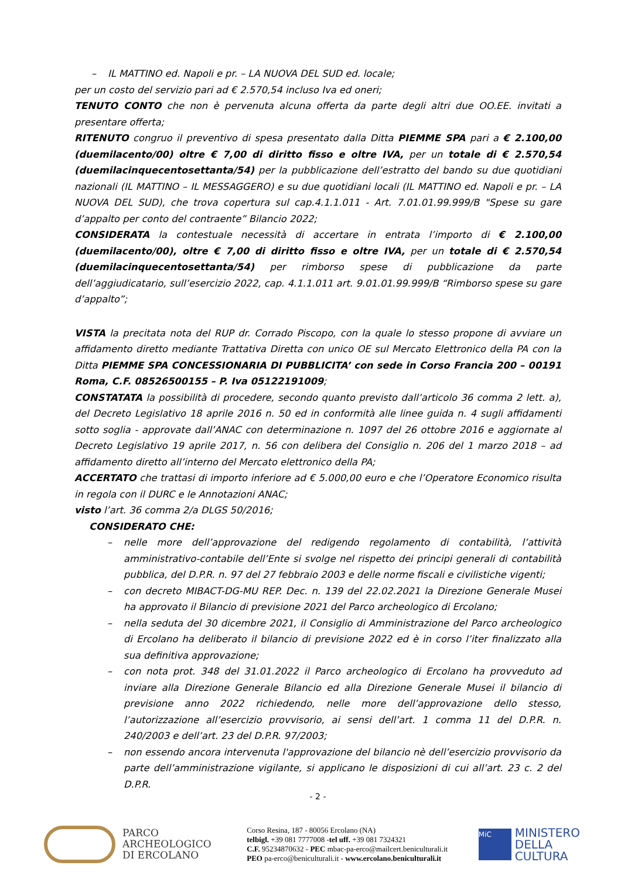– IL MATTINO ed. Napoli e pr. – LA NUOVA DEL SUD ed. locale;
per un costo del servizio pari ad € 2.570,54 incluso Iva ed oneri;
TENUTO CONTO che non è pervenuta alcuna offerta da parte degli altri due OO.EE. invitati a presentare offerta;
RITENUTO congruo il preventivo di spesa presentato dalla Ditta PIEMME SPA pari a € 2.100,00 (duemilacento/00) oltre € 7,00 di diritto fisso e oltre IVA, per un totale di € 2.570,54 (duemilacinquecentosettanta/54) per la pubblicazione dell’estratto del bando su due quotidiani nazionali (IL MATTINO – IL MESSAGGERO) e su due quotidiani locali (IL MATTINO ed. Napoli e pr. – LA NUOVA DEL SUD), che trova copertura sul cap.4.1.1.011 - Art. 7.01.01.99.999/B "Spese su gare d’appalto per conto del contraente” Bilancio 2022;
CONSIDERATA la contestuale necessità di accertare in entrata l’importo di € 2.100,00 (duemilacento/00), oltre € 7,00 di diritto fisso e oltre IVA, per un totale di € 2.570,54 (duemilacinquecentosettanta/54) per rimborso spese di pubblicazione da parte dell’aggiudicatario, sull’esercizio 2022, cap. 4.1.1.011 art. 9.01.01.99.999/B “Rimborso spese su gare d’appalto”;
VISTA la precitata nota del RUP dr. Corrado Piscopo, con la quale lo stesso propone di avviare un affidamento diretto mediante Trattativa Diretta con unico OE sul Mercato Elettronico della PA con la Ditta PIEMME SPA CONCESSIONARIA DI PUBBLICITA’ con sede in Corso Francia 200 – 00191 Roma, C.F. 08526500155 – P. Iva 05122191009;
CONSTATATA la possibilità di procedere, secondo quanto previsto dall’articolo 36 comma 2 lett. a), del Decreto Legislativo 18 aprile 2016 n. 50 ed in conformità alle linee guida n. 4 sugli affidamenti sotto soglia - approvate dall’ANAC con determinazione n. 1097 del 26 ottobre 2016 e aggiornate al Decreto Legislativo 19 aprile 2017, n. 56 con delibera del Consiglio n. 206 del 1 marzo 2018 – ad affidamento diretto all’interno del Mercato elettronico della PA;
ACCERTATO che trattasi di importo inferiore ad € 5.000,00 euro e che l’Operatore Economico risulta in regola con il DURC e le Annotazioni ANAC;
visto l’art. 36 comma 2/a DLGS 50/2016;
CONSIDERATO CHE:
– nelle more dell’approvazione del redigendo regolamento di contabilità, l’attività amministrativo-contabile dell’Ente si svolge nel rispetto dei principi generali di contabilità pubblica, del D.P.R. n. 97 del 27 febbraio 2003 e delle norme fiscali e civilistiche vigenti;
– con decreto MIBACT-DG-MU REP. Dec. n. 139 del 22.02.2021 la Direzione Generale Musei ha approvato il Bilancio di previsione 2021 del Parco archeologico di Ercolano;
– nella seduta del 30 dicembre 2021, il Consiglio di Amministrazione del Parco archeologico di Ercolano ha deliberato il bilancio di previsione 2022 ed è in corso l’iter finalizzato alla sua definitiva approvazione;
– con nota prot. 348 del 31.01.2022 il Parco archeologico di Ercolano ha provveduto ad inviare alla Direzione Generale Bilancio ed alla Direzione Generale Musei il bilancio di previsione anno 2022 richiedendo, nelle more dell’approvazione dello stesso, l’autorizzazione all’esercizio provvisorio, ai sensi dell’art. 1 comma 11 del D.P.R. n. 240/2003 e dell’art. 23 del D.P.R. 97/2003;
– non essendo ancora intervenuta l'approvazione del bilancio nè dell’esercizio provvisorio da parte dell’amministrazione vigilante, si applicano le disposizioni di cui all’art. 23 c. 2 del D.P.R.
- 2 -
PARCO
ARCHEOLOGICO
DI ERCOLANO
Corso Resina, 187 - 80056 Ercolano (NA)
telbigl. +39 081 7777008 -tel uff. +39 081 7324321
C.F. 95234870632 - PEC mbac-pa-erco@mailcert.beniculturali.it
PEO pa-erco@beniculturali.it - www.ercolano.beniculturali.it
MiC
MINISTERO
DELLA
CULTURA